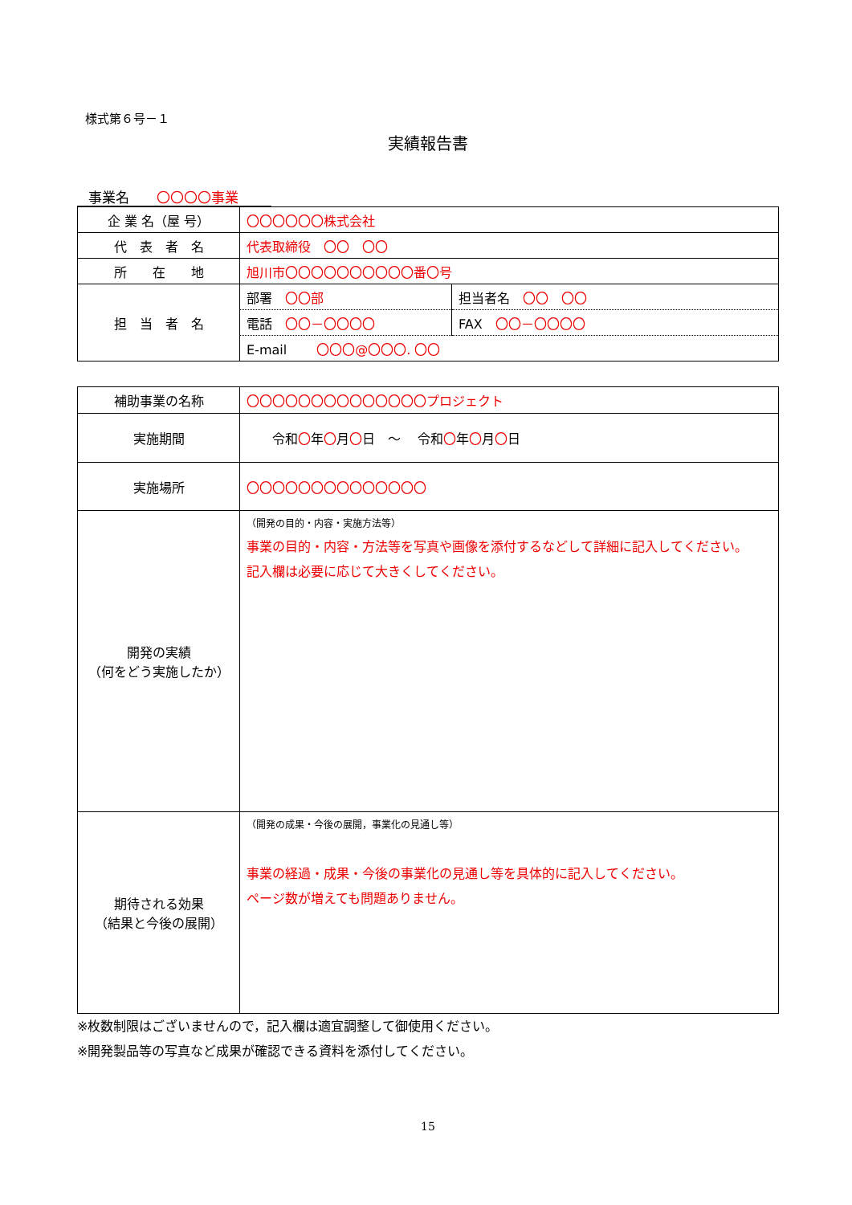様式第６号－１
実績報告書
事業名　　〇〇〇〇事業
| 企 業 名（屋 号） | 〇〇〇〇〇〇株式会社 | |
| 代 表 者 名 | 代表取締役 〇〇 〇〇 | |
| 所 在 地 | 旭川市〇〇〇〇〇〇〇〇〇〇番〇号 | |
| 担 当 者 名 | 部署 〇〇部 | 担当者名 〇〇 〇〇 |
| | 電話 〇〇－〇〇〇〇 | FAX 〇〇－〇〇〇〇 |
| | E-mail 〇〇〇@〇〇〇. 〇〇 | |
| 補助事業の名称 | 〇〇〇〇〇〇〇〇〇〇〇〇〇〇プロジェクト |
| 実施期間 | 令和 〇 年 〇 月 〇 日 ～ 令和 〇 年 〇 月 〇 日 |
| 実施場所 | 〇〇〇〇〇〇〇〇〇〇〇〇〇〇 |
| 開発の実績 （何をどう実施したか） | （開発の目的・内容・実施方法等） 事業の目的・内容・方法等を写真や画像を添付するなどして詳細に記入してください。 記入欄は必要に応じて大きくしてください。 |
| 期待される効果 （結果と今後の展開） | （開発の成果・今後の展開，事業化の見通し等） 事業の経過・成果・今後の事業化の見通し等を具体的に記入してください。 ページ数が増えても問題ありません。 |
※枚数制限はございませんので，記入欄は適宜調整して御使用ください。
※開発製品等の写真など成果が確認できる資料を添付してください。
15